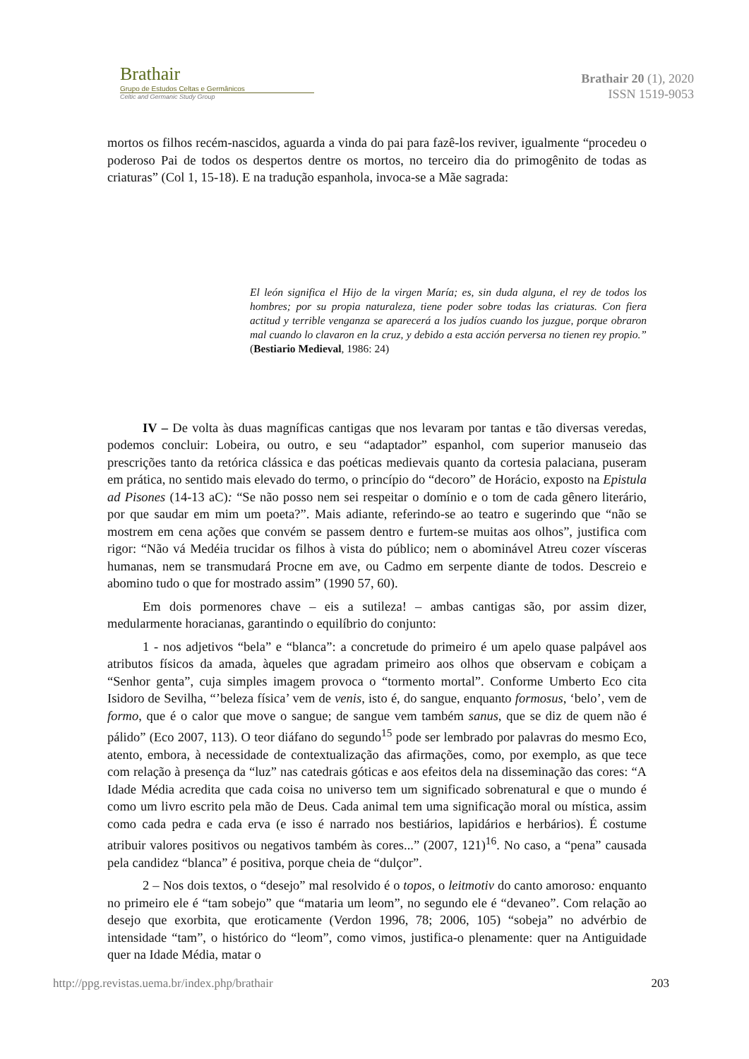Brathair
Grupo de Estudos Celtas e Germânicos
Celtic and Germanic Study Group
Brathair 20 (1), 2020
ISSN 1519-9053
mortos os filhos recém-nascidos, aguarda a vinda do pai para fazê-los reviver, igualmente “procedeu o poderoso Pai de todos os despertos dentre os mortos, no terceiro dia do primogênito de todas as criaturas” (Col 1, 15-18). E na tradução espanhola, invoca-se a Mãe sagrada:
El león significa el Hijo de la virgen María; es, sin duda alguna, el rey de todos los hombres; por su propia naturaleza, tiene poder sobre todas las criaturas. Con fiera actitud y terrible venganza se aparecerá a los judíos cuando los juzgue, porque obraron mal cuando lo clavaron en la cruz, y debido a esta acción perversa no tienen rey propio.” (Bestiario Medieval, 1986: 24)
IV – De volta às duas magníficas cantigas que nos levaram por tantas e tão diversas veredas, podemos concluir: Lobeira, ou outro, e seu “adaptador” espanhol, com superior manuseio das prescrições tanto da retórica clássica e das poéticas medievais quanto da cortesia palaciana, puseram em prática, no sentido mais elevado do termo, o princípio do “decoro” de Horácio, exposto na Epistula ad Pisones (14-13 aC): “Se não posso nem sei respeitar o domínio e o tom de cada gênero literário, por que saudar em mim um poeta?”. Mais adiante, referindo-se ao teatro e sugerindo que “não se mostrem em cena ações que convém se passem dentro e furtem-se muitas aos olhos”, justifica com rigor: “Não vá Medéia trucidar os filhos à vista do público; nem o abominável Atreu cozer vísceras humanas, nem se transmudará Procne em ave, ou Cadmo em serpente diante de todos. Descreio e abomino tudo o que for mostrado assim” (1990 57, 60).
Em dois pormenores chave – eis a sutileza! – ambas cantigas são, por assim dizer, medularmente horacianas, garantindo o equilíbrio do conjunto:
1 - nos adjetivos “bela” e “blanca”: a concretude do primeiro é um apelo quase palpável aos atributos físicos da amada, àqueles que agradam primeiro aos olhos que observam e cobiçam a “Senhor genta”, cuja simples imagem provoca o “tormento mortal”. Conforme Umberto Eco cita Isidoro de Sevilha, “’beleza física’ vem de venis, isto é, do sangue, enquanto formosus, ‘belo’, vem de formo, que é o calor que move o sangue; de sangue vem também sanus, que se diz de quem não é pálido” (Eco 2007, 113). O teor diáfano do segundo<sup>15</sup> pode ser lembrado por palavras do mesmo Eco, atento, embora, à necessidade de contextualização das afirmações, como, por exemplo, as que tece com relação à presença da “luz” nas catedrais góticas e aos efeitos dela na disseminação das cores: “A Idade Média acredita que cada coisa no universo tem um significado sobrenatural e que o mundo é como um livro escrito pela mão de Deus. Cada animal tem uma significação moral ou mística, assim como cada pedra e cada erva (e isso é narrado nos bestiários, lapidários e herbários). É costume atribuir valores positivos ou negativos também às cores...” (2007, 121)<sup>16</sup>. No caso, a “pena” causada pela candidez “blanca” é positiva, porque cheia de “dulçor”.
2 – Nos dois textos, o “desejo” mal resolvido é o topos, o leitmotiv do canto amoroso: enquanto no primeiro ele é “tam sobejo” que “mataria um leom”, no segundo ele é “devaneo”. Com relação ao desejo que exorbita, que eroticamente (Verdon 1996, 78; 2006, 105) “sobeja” no advérbio de intensidade “tam”, o histórico do “leom”, como vimos, justifica-o plenamente: quer na Antiguidade quer na Idade Média, matar o
http://ppg.revistas.uema.br/index.php/brathair 203